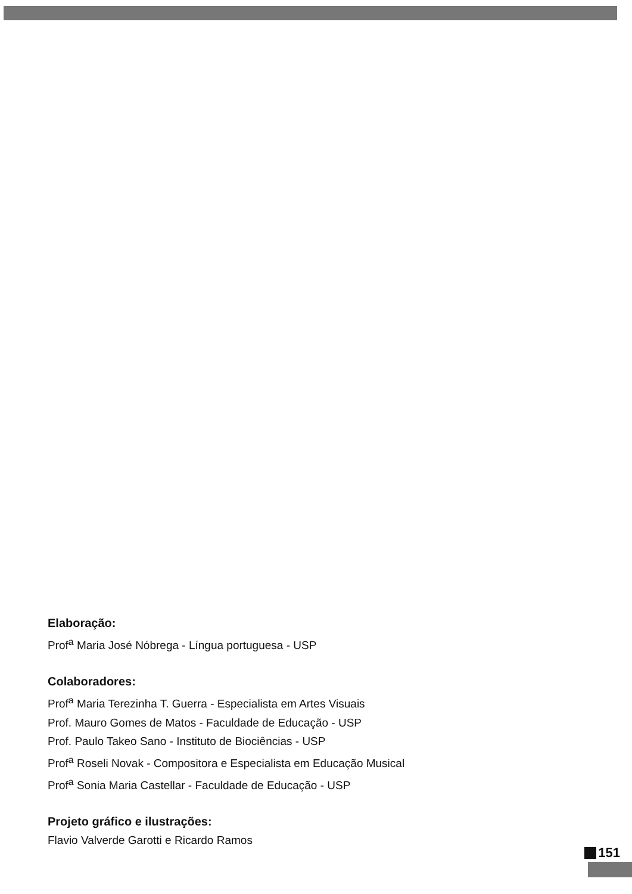Elaboração:
Prof<sup>a</sup> Maria José Nóbrega - Língua portuguesa - USP
Colaboradores:
Prof<sup>a</sup> Maria Terezinha T. Guerra - Especialista em Artes Visuais
Prof. Mauro Gomes de Matos - Faculdade de Educação - USP
Prof. Paulo Takeo Sano - Instituto de Biociências - USP
Prof<sup>a</sup> Roseli Novak - Compositora e Especialista em Educação Musical
Prof<sup>a</sup> Sonia Maria Castellar - Faculdade de Educação - USP
Projeto gráfico e ilustrações:
Flavio Valverde Garotti e Ricardo Ramos
151